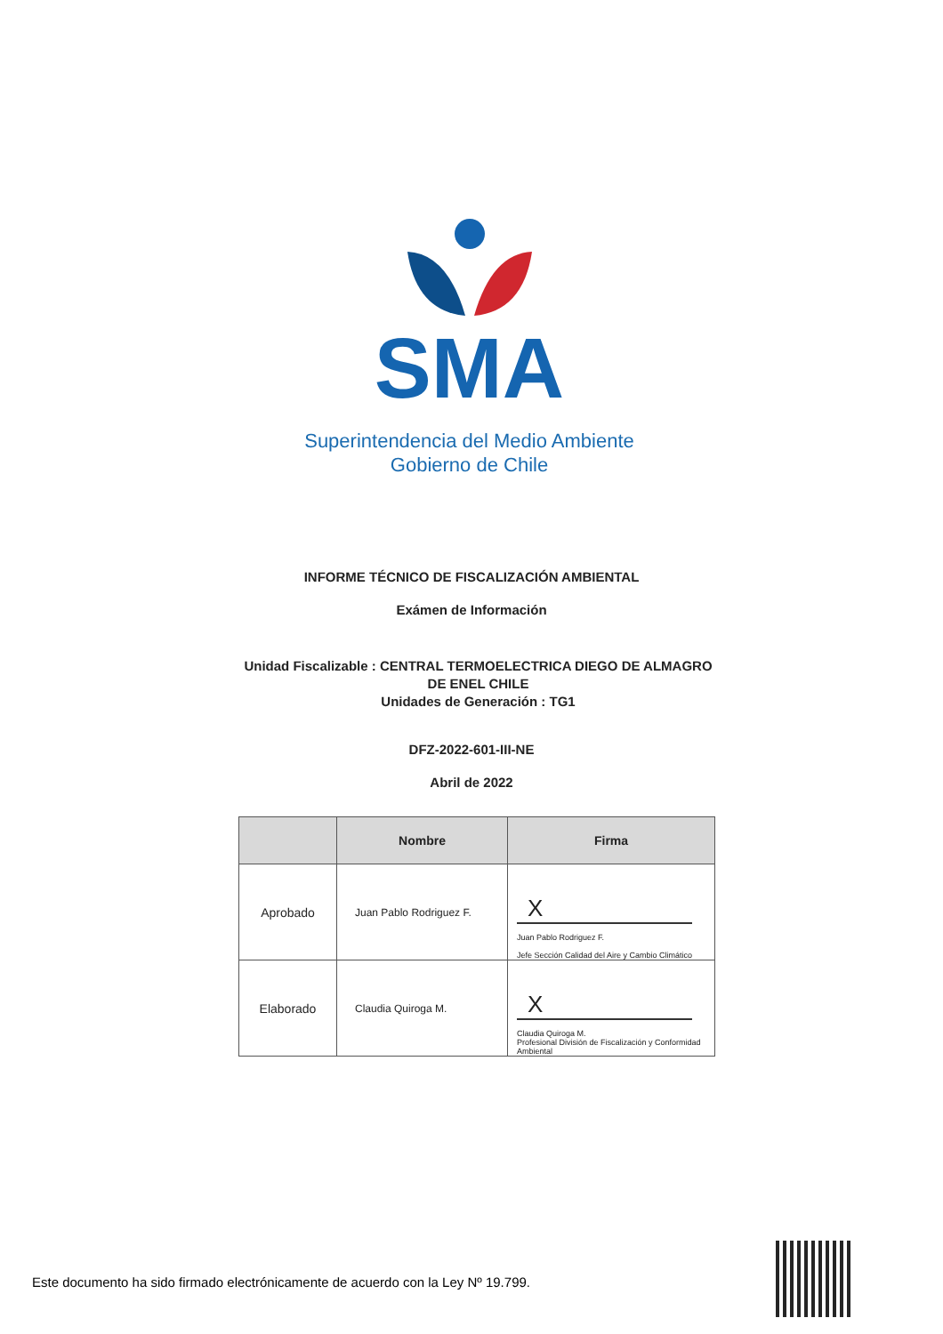SMA
Superintendencia del Medio Ambiente
Gobierno de Chile
INFORME TÉCNICO DE FISCALIZACIÓN AMBIENTAL
Exámen de Información
Unidad Fiscalizable : CENTRAL TERMOELECTRICA DIEGO DE ALMAGRO DE ENEL CHILE
Unidades de Generación : TG1
DFZ-2022-601-III-NE
Abril de 2022
| | Nombre | Firma |
| --- | --- | --- |
| Aprobado | Juan Pablo Rodriguez F. | X Juan Pablo Rodriguez F. Jefe Sección Calidad del Aire y Cambio Climático |
| Elaborado | Claudia Quiroga M. | X Claudia Quiroga M. Profesional División de Fiscalización y Conformidad Ambiental |
Este documento ha sido firmado electrónicamente de acuerdo con la Ley Nº 19.799.